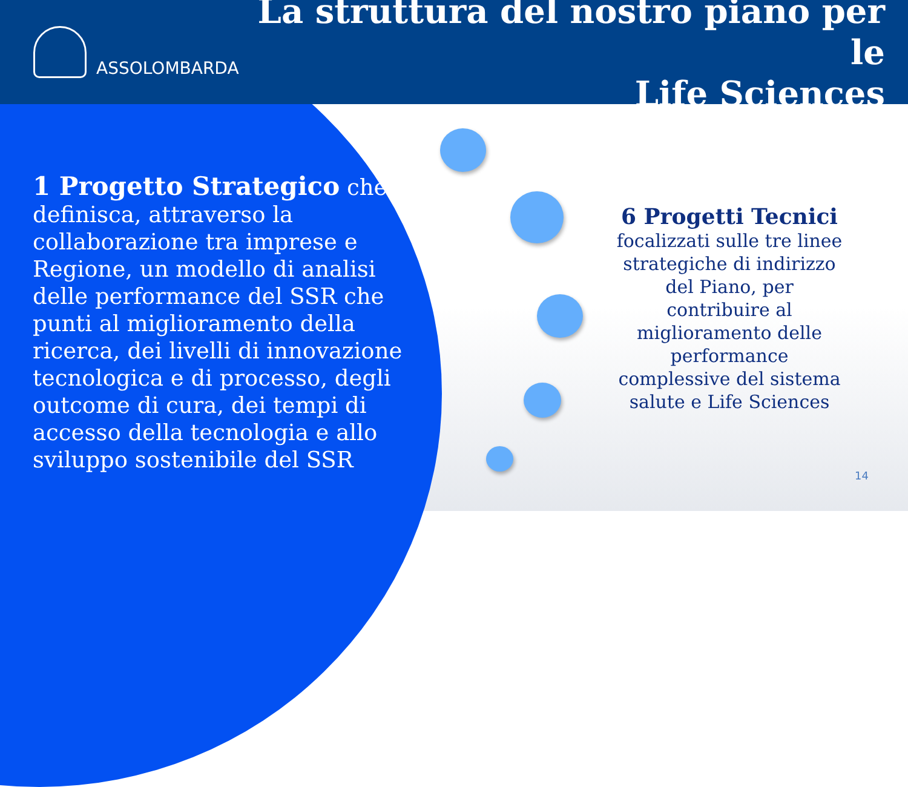ASSOLOMBARDA
La struttura del nostro piano per le
Life Sciences
1 Progetto Strategico che definisca, attraverso la collaborazione tra imprese e Regione, un modello di analisi delle performance del SSR che punti al miglioramento della ricerca, dei livelli di innovazione tecnologica e di processo, degli outcome di cura, dei tempi di accesso della tecnologia e allo sviluppo sostenibile del SSR
6 Progetti Tecnici
focalizzati sulle tre linee strategiche di indirizzo del Piano, per contribuire al miglioramento delle performance complessive del sistema salute e Life Sciences
14